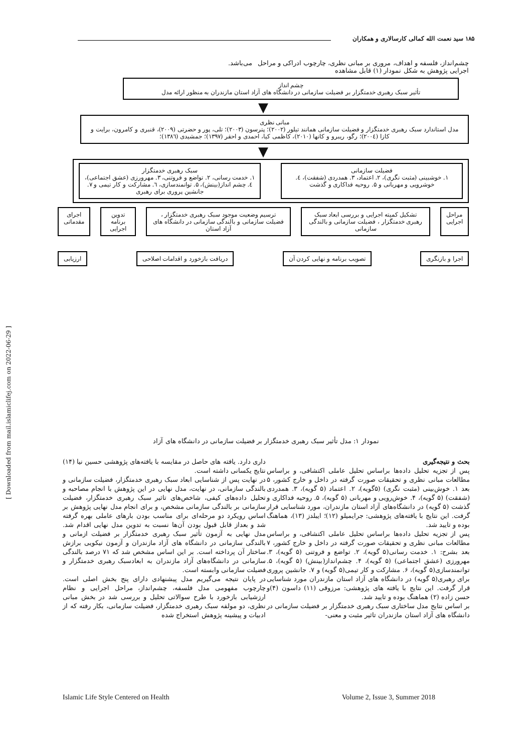۱۸۵ سید نعمت الله کمالی کارسالاری و همکاران
چشم‌انداز، فلسفه و اهداف، مروری بر مبانی نظری، چارچوب ادراکی و مراحل اجرایی پژوهش به شکل نمودار (۱) قابل مشاهده می‌باشد.
چشم انداز
تأثیر سبک رهبری خدمتگزار بر فضیلت سازمانی در دانشگاه های آزاد استان مازندران به منظور ارائه مدل
▼
مبانی نظری
مدل استاندارد سبک رهبری خدمتگزار و فضیلت سازمانی همانند تیلور (۲۰۰۲)؛ پترسون (۲۰۰۳)؛ تلی، پور و حضرتی (۲۰۰۹)، قنبری و کامرون، برایت و کازا (۲۰۰٤)؛ رگو، ریبرو و کانها (۲۰۱۰)، کاظمی کیا، احمدی و احقر (۱۳۹۷)؛ جمشیدی (۱۳۸٦)؛
▼
فضیلت سازمانی
۱. خوشبینی (مثبت نگری)، ۲. اعتماد، ۳. همدردی (شفقت)، ٤. خوشرویی و مهربانی و ۵. روحیه فداکاری و گذشت
سبک رهبری خدمتگزار
۱. خدمت رسانی، ۲. تواضع و فروتنی، ۳. مهرورزی (عشق اجتماعی)، ٤. چشم انداز(بینش)، ۵. توانمندسازی، ٦. مشارکت و کار تیمی و ۷. جانشین پروری برای رهبری
مراحل اجرایی تشکیل کمیته اجرایی و بررسی ابعاد سبک رهبری خدمتگزار ، فضیلت سازمانی و بالندگی سازمانی
ترسیم وضعیت موجود سبک رهبری خدمتگزار ، فضیلت سازمانی و بالندگی سازمانی در دانشگاه های آزاد استان
تدوین برنامه اجرایی اجرای مقدماتی
اجرا و بازنگری تصویب برنامه و نهایی کردن آن دریافت بازخورد و اقدامات اصلاحی
ارزیابی
نمودار ۱: مدل تأثیر سبک رهبری خدمتگزار بر فضیلت سازمانی در دانشگاه های آزاد
بحث و نتیجه‌گیری
پس از تجزیه تحلیل داده‌ها براساس تحلیل عاملی اکتشافی، و براساس مطالعات مبانی نظری و تحقیقات صورت گرفته در داخل و خارج کشور، ۵ بعد ۱. خوش‌بینی (مثبت نگری) (۵گویه)، ۲. اعتماد (۵ گویه)، ۳. همدردی (شفقت) (۵ گویه)، ۴. خوش‌رویی و مهربانی (۵ گویه)، ۵. روحیه فداکاری و گذشت (۵ گویه) در دانشگاه‌های آزاد استان مازندران، مورد شناسایی قرار گرفت. این نتایج با یافته‌های پژوهشی: جرایمیلو (۱۲)؛ ایبلدز (۱۳)، هماهنگ بوده و تایید شد.
پس از تجزیه تحلیل داده‌ها براساس تحلیل عاملی اکتشافی، و براساس مطالعات مبانی نظری و تحقیقات صورت گرفته در داخل و خارج کشور، ۷ بعد بشرح: ۱. خدمت رسانی(۵ گویه)، ۲. تواضع و فروتنی (۵ گویه)، ۳. مهرورزی (عشق اجتماعی) (۵ گویه)، ۴. چشم‌انداز(بینش) (۵ گویه)، ۵. توانمندسازی(۵ گویه)، ۶. مشارکت و کار تیمی(۵ گویه) و ۷. جانشین پروری برای رهبری(۵ گویه) در دانشگاه های آزاد استان مازندران مورد شناسایی قرار گرفت. این نتایج با یافته های پژوهشی: مرزوقی (۱۱) داسون (۴)و حسن زاده (۲) هماهنگ بوده و تایید شد.
بر اساس نتایج مدل ساختاری سبک رهبری خدمتگزار بر فضیلت سازمانی در دانشگاه های آزاد استان مازندران تاثیر مثبت و معنی-
داری دارد. یافته های حاصل در مقایسه با یافته‌های پژوهشی حسین نیا (۱۴) نتایج یکسانی داشته است.
در نهایت پس از شناسایی ابعاد سبک رهبری خدمتگزار، فضیلت سازمانی و بالندگی سازمانی، در نهایت، مدل نهایی در این پژوهش با انجام مصاحبه و تحلیل داده‌های کیفی، شاخص‌های تاثیر سبک رهبری خدمتگزار، فضیلت سازمانی بر بالندگی سازمانی مشخص، و برای انجام مدل نهایی پژوهش بر اساس رویکرد دو مرحله‌ای برای مناسب بودن بارهای عاملی بهره گرفته شد و بعداز قابل قبول بودن آن‌ها نسبت به تدوین مدل نهایی اقدام شد. مدل نهایی به آزمون تأثیر سبک رهبری خدمتگزار بر فضیلت ازمانی و بالندگی سازمانی در دانشگاه های آزاد مازندران و آزمون نیکویی برازش ساختار آن پرداخته است. بر این اساس مشخص شد که ۷۱ درصد بالندگی سازمانی در دانشگاه‌های آزاد مازندران به ابعادسبک رهبری خدمتگزار و فضیلت سازمانی وابسته است.
در پایان نتیجه می‌گیریم مدل پیشنهادی دارای پنج بخش اصلی است. چارچوب مفهومی مدل فلسفه، چشم‌انداز، مراحل اجرایی و نظام ارزشیابی بازخورد با طرح سوالاتی تحلیل و بررسی شد در بخش مبانی نظری، دو مولفه سبک رهبری خدمتگزار، فضیلت سازمانی، بکار رفته که از ادبیات و پیشینه پژوهش استخراج شده
[ Downloaded from mail.islamiclifej.com on 2022-06-29 ]
Islamic Life Style Centered on Health
Volume 2, Issue 3, Summer 2018